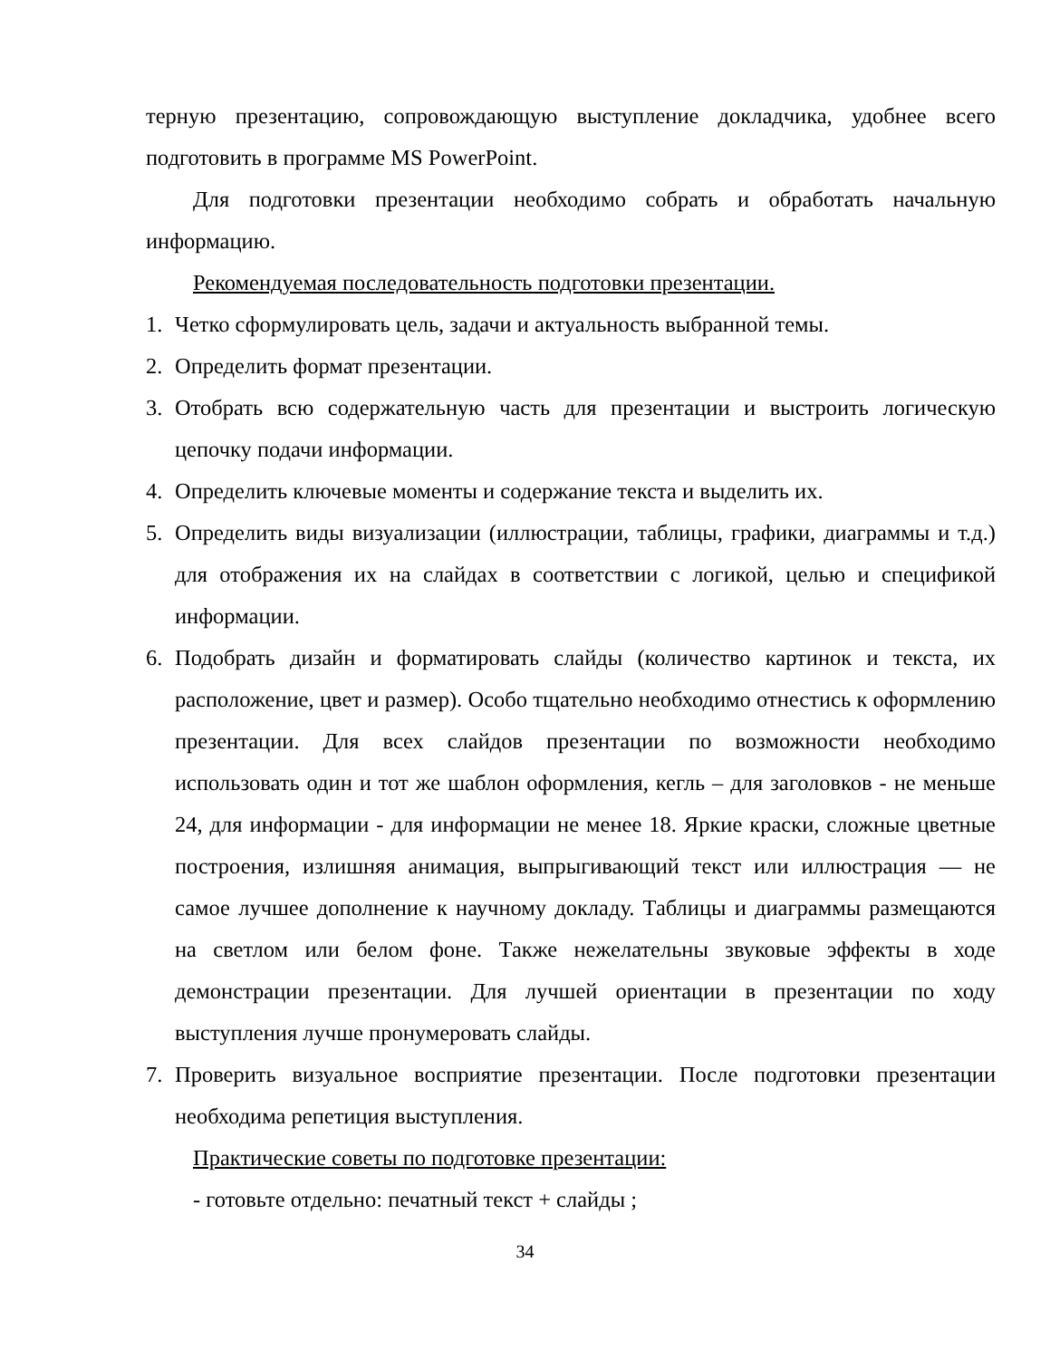терную презентацию, сопровождающую выступление докладчика, удобнее всего подготовить в программе MS PowerPoint.
Для подготовки презентации необходимо собрать и обработать начальную информацию.
Рекомендуемая последовательность подготовки презентации.
1. Четко сформулировать цель, задачи и актуальность выбранной темы.
2. Определить формат презентации.
3. Отобрать всю содержательную часть для презентации и выстроить логическую цепочку подачи информации.
4. Определить ключевые моменты и содержание текста и выделить их.
5. Определить виды визуализации (иллюстрации, таблицы, графики, диаграммы и т.д.) для отображения их на слайдах в соответствии с логикой, целью и спецификой информации.
6. Подобрать дизайн и форматировать слайды (количество картинок и текста, их расположение, цвет и размер). Особо тщательно необходимо отнестись к оформлению презентации. Для всех слайдов презентации по возможности необходимо использовать один и тот же шаблон оформления, кегль – для заголовков - не меньше 24, для информации - для информации не менее 18. Яркие краски, сложные цветные построения, излишняя анимация, выпрыгивающий текст или иллюстрация — не самое лучшее дополнение к научному докладу. Таблицы и диаграммы размещаются на светлом или белом фоне. Также нежелательны звуковые эффекты в ходе демонстрации презентации. Для лучшей ориентации в презентации по ходу выступления лучше пронумеровать слайды.
7. Проверить визуальное восприятие презентации. После подготовки презентации необходима репетиция выступления.
Практические советы по подготовке презентации:
- готовьте отдельно: печатный текст + слайды ;
34